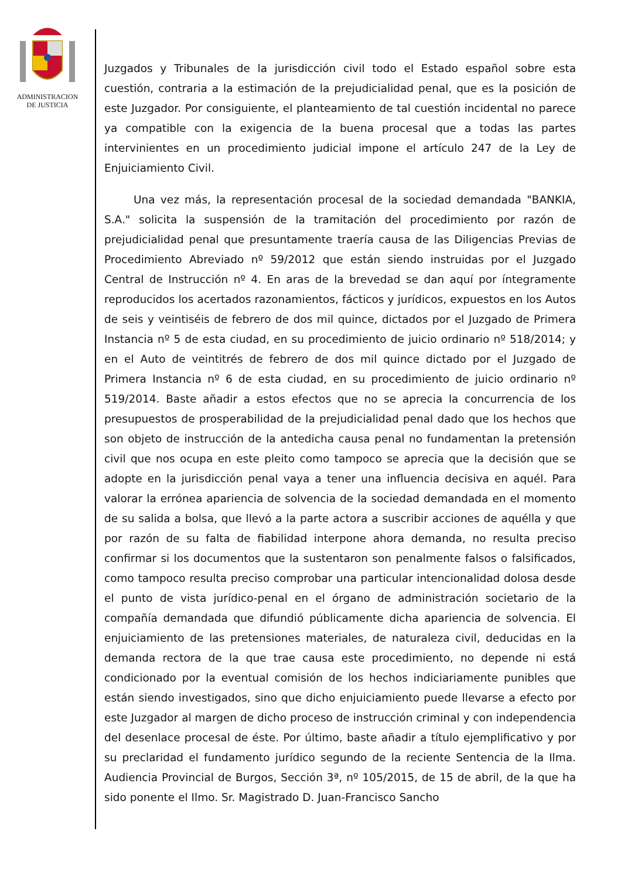ADMINISTRACION
DE JUSTICIA
Juzgados y Tribunales de la jurisdicción civil todo el Estado español sobre esta cuestión, contraria a la estimación de la prejudicialidad penal, que es la posición de este Juzgador. Por consiguiente, el planteamiento de tal cuestión incidental no parece ya compatible con la exigencia de la buena procesal que a todas las partes intervinientes en un procedimiento judicial impone el artículo 247 de la Ley de Enjuiciamiento Civil.
Una vez más, la representación procesal de la sociedad demandada "BANKIA, S.A." solicita la suspensión de la tramitación del procedimiento por razón de prejudicialidad penal que presuntamente traería causa de las Diligencias Previas de Procedimiento Abreviado nº 59/2012 que están siendo instruidas por el Juzgado Central de Instrucción nº 4. En aras de la brevedad se dan aquí por íntegramente reproducidos los acertados razonamientos, fácticos y jurídicos, expuestos en los Autos de seis y veintiséis de febrero de dos mil quince, dictados por el Juzgado de Primera Instancia nº 5 de esta ciudad, en su procedimiento de juicio ordinario nº 518/2014; y en el Auto de veintitrés de febrero de dos mil quince dictado por el Juzgado de Primera Instancia nº 6 de esta ciudad, en su procedimiento de juicio ordinario nº 519/2014. Baste añadir a estos efectos que no se aprecia la concurrencia de los presupuestos de prosperabilidad de la prejudicialidad penal dado que los hechos que son objeto de instrucción de la antedicha causa penal no fundamentan la pretensión civil que nos ocupa en este pleito como tampoco se aprecia que la decisión que se adopte en la jurisdicción penal vaya a tener una influencia decisiva en aquél. Para valorar la errónea apariencia de solvencia de la sociedad demandada en el momento de su salida a bolsa, que llevó a la parte actora a suscribir acciones de aquélla y que por razón de su falta de fiabilidad interpone ahora demanda, no resulta preciso confirmar si los documentos que la sustentaron son penalmente falsos o falsificados, como tampoco resulta preciso comprobar una particular intencionalidad dolosa desde el punto de vista jurídico-penal en el órgano de administración societario de la compañía demandada que difundió públicamente dicha apariencia de solvencia. El enjuiciamiento de las pretensiones materiales, de naturaleza civil, deducidas en la demanda rectora de la que trae causa este procedimiento, no depende ni está condicionado por la eventual comisión de los hechos indiciariamente punibles que están siendo investigados, sino que dicho enjuiciamiento puede llevarse a efecto por este Juzgador al margen de dicho proceso de instrucción criminal y con independencia del desenlace procesal de éste. Por último, baste añadir a título ejemplificativo y por su preclaridad el fundamento jurídico segundo de la reciente Sentencia de la Ilma. Audiencia Provincial de Burgos, Sección 3ª, nº 105/2015, de 15 de abril, de la que ha sido ponente el Ilmo. Sr. Magistrado D. Juan-Francisco Sancho